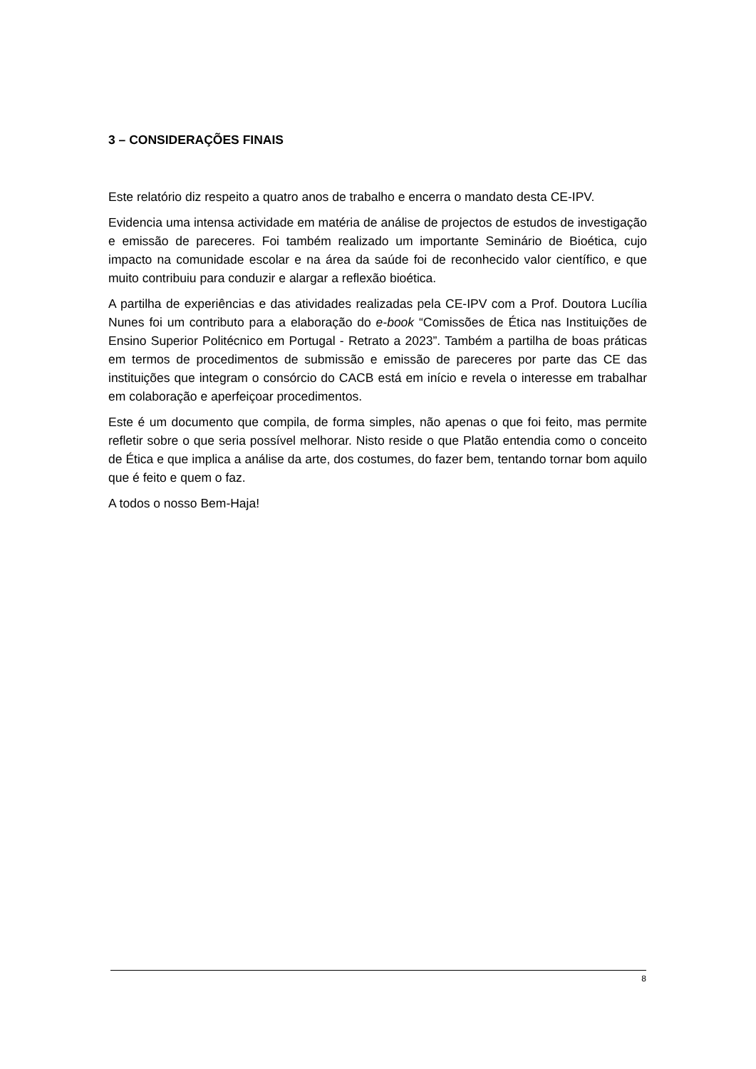3 – CONSIDERAÇÕES FINAIS
Este relatório diz respeito a quatro anos de trabalho e encerra o mandato desta CE-IPV.
Evidencia uma intensa actividade em matéria de análise de projectos de estudos de investigação e emissão de pareceres. Foi também realizado um importante Seminário de Bioética, cujo impacto na comunidade escolar e na área da saúde foi de reconhecido valor científico, e que muito contribuiu para conduzir e alargar a reflexão bioética.
A partilha de experiências e das atividades realizadas pela CE-IPV com a Prof. Doutora Lucília Nunes foi um contributo para a elaboração do e-book “Comissões de Ética nas Instituições de Ensino Superior Politécnico em Portugal - Retrato a 2023”. Também a partilha de boas práticas em termos de procedimentos de submissão e emissão de pareceres por parte das CE das instituições que integram o consórcio do CACB está em início e revela o interesse em trabalhar em colaboração e aperfeiçoar procedimentos.
Este é um documento que compila, de forma simples, não apenas o que foi feito, mas permite refletir sobre o que seria possível melhorar. Nisto reside o que Platão entendia como o conceito de Ética e que implica a análise da arte, dos costumes, do fazer bem, tentando tornar bom aquilo que é feito e quem o faz.
A todos o nosso Bem-Haja!
8